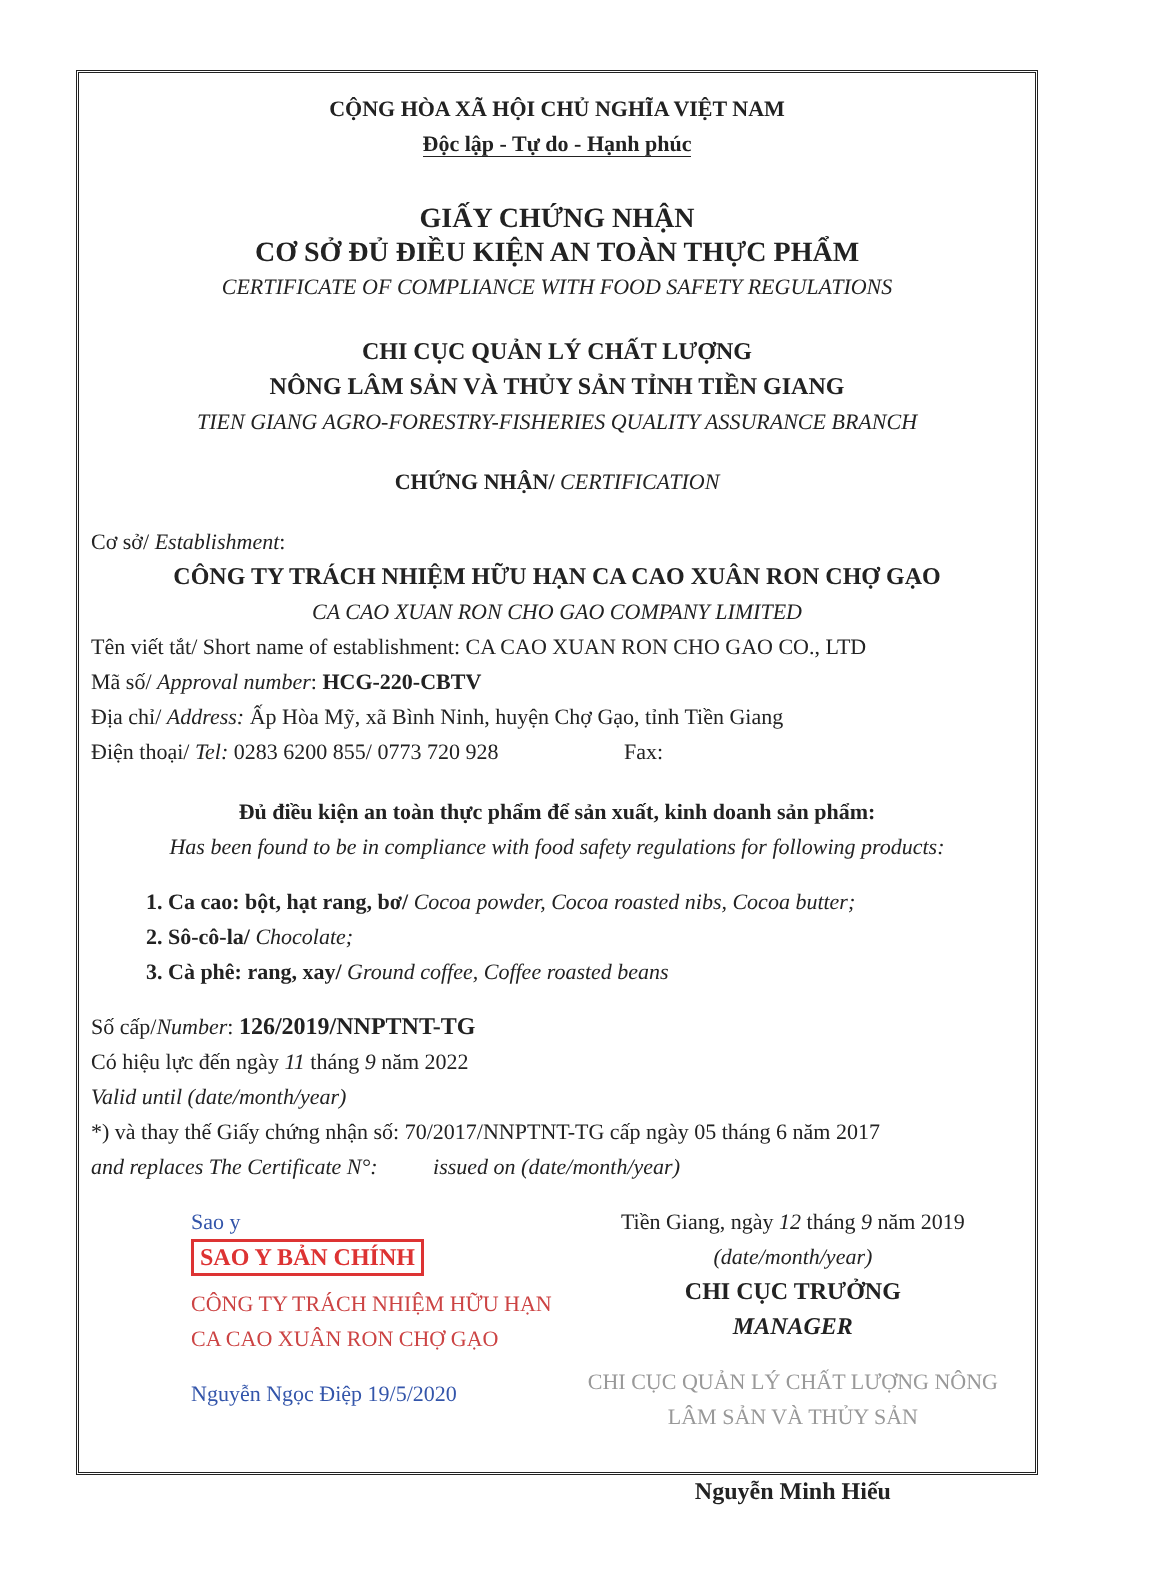CỘNG HÒA XÃ HỘI CHỦ NGHĨA VIỆT NAM
Độc lập - Tự do - Hạnh phúc
GIẤY CHỨNG NHẬN
CƠ SỞ ĐỦ ĐIỀU KIỆN AN TOÀN THỰC PHẨM
CERTIFICATE OF COMPLIANCE WITH FOOD SAFETY REGULATIONS
CHI CỤC QUẢN LÝ CHẤT LƯỢNG
NÔNG LÂM SẢN VÀ THỦY SẢN TỈNH TIỀN GIANG
TIEN GIANG AGRO-FORESTRY-FISHERIES QUALITY ASSURANCE BRANCH
CHỨNG NHẬN/ CERTIFICATION
Cơ sở/ Establishment:
CÔNG TY TRÁCH NHIỆM HỮU HẠN CA CAO XUÂN RON CHỢ GẠO
CA CAO XUAN RON CHO GAO COMPANY LIMITED
Tên viết tắt/ Short name of establishment: CA CAO XUAN RON CHO GAO CO., LTD
Mã số/ Approval number: HCG-220-CBTV
Địa chỉ/ Address: Ấp Hòa Mỹ, xã Bình Ninh, huyện Chợ Gạo, tỉnh Tiền Giang
Điện thoại/ Tel: 0283 6200 855/ 0773 720 928 Fax:
Đủ điều kiện an toàn thực phẩm để sản xuất, kinh doanh sản phẩm:
Has been found to be in compliance with food safety regulations for following products:
1. Ca cao: bột, hạt rang, bơ/ Cocoa powder, Cocoa roasted nibs, Cocoa butter;
2. Sô-cô-la/ Chocolate;
3. Cà phê: rang, xay/ Ground coffee, Coffee roasted beans
Số cấp/Number: 126/2019/NNPTNT-TG
Có hiệu lực đến ngày 11 tháng 9 năm 2022
Valid until (date/month/year)
*) và thay thế Giấy chứng nhận số: 70/2017/NNPTNT-TG cấp ngày 05 tháng 6 năm 2017
and replaces The Certificate N°: issued on (date/month/year)
Sao y
SAO Y BẢN CHÍNH
CÔNG TY TRÁCH NHIỆM HỮU HẠN CA CAO XUÂN RON CHỢ GẠO
Nguyễn Ngọc Điệp 19/5/2020
Tiền Giang, ngày 12 tháng 9 năm 2019
(date/month/year)
CHI CỤC TRƯỞNG
MANAGER
CHI CỤC QUẢN LÝ CHẤT LƯỢNG NÔNG LÂM SẢN VÀ THỦY SẢN
Nguyễn Minh Hiếu